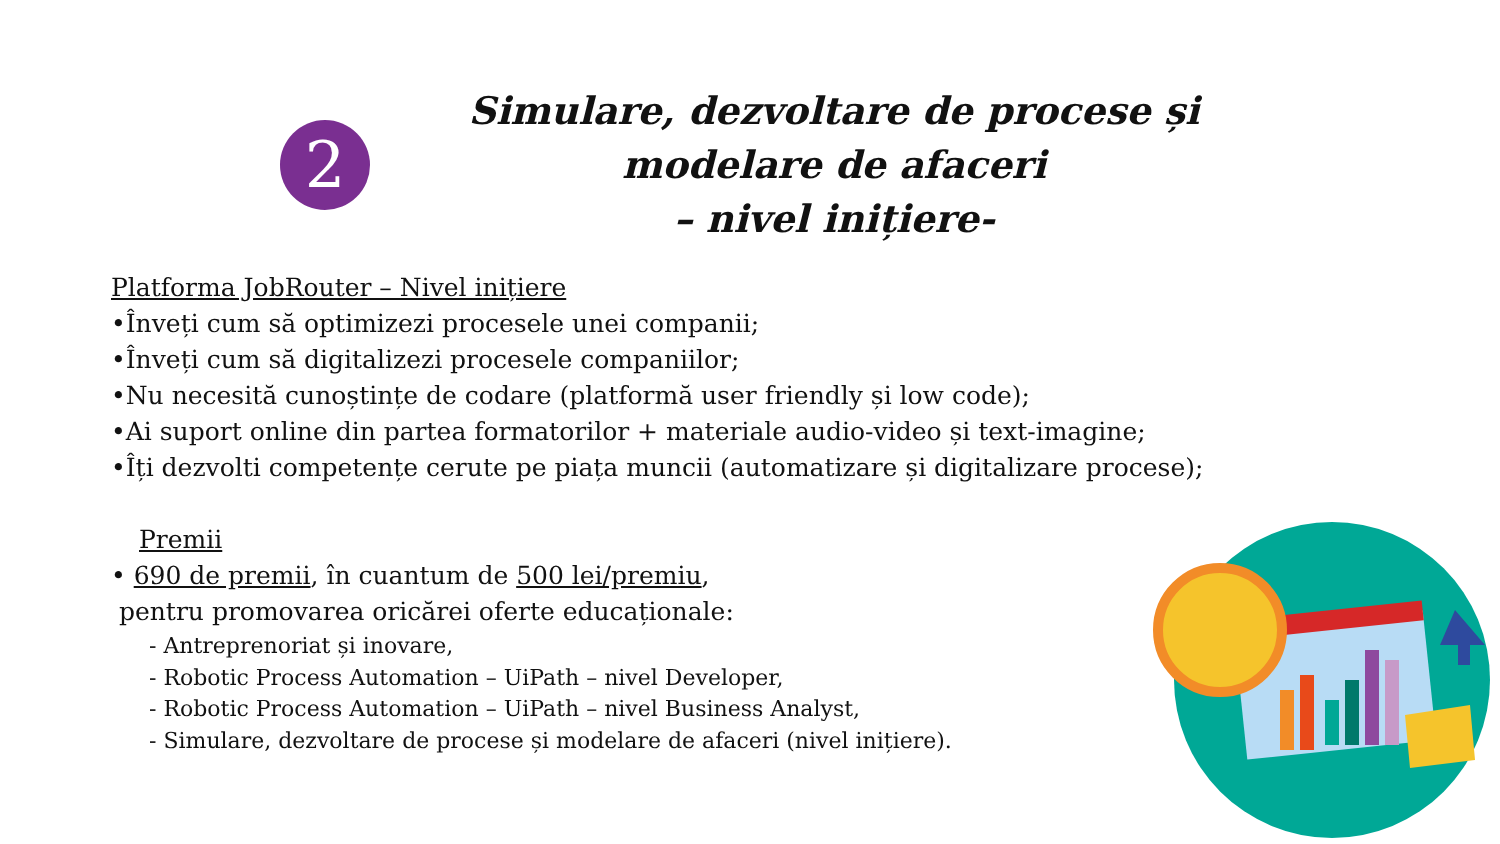2
Simulare, dezvoltare de procese și modelare de afaceri
– nivel inițiere-
Platforma JobRouter – Nivel inițiere
•Înveți cum să optimizezi procesele unei companii;
•Înveți cum să digitalizezi procesele companiilor;
•Nu necesită cunoștințe de codare (platformă user friendly și low code);
•Ai suport online din partea formatorilor + materiale audio-video și text-imagine;
•Îți dezvolti competențe cerute pe piața muncii (automatizare și digitalizare procese);
Premii
• 690 de premii, în cuantum de 500 lei/premiu,
pentru promovarea oricărei oferte educaționale:
- Antreprenoriat și inovare,
- Robotic Process Automation – UiPath – nivel Developer,
- Robotic Process Automation – UiPath – nivel Business Analyst,
- Simulare, dezvoltare de procese și modelare de afaceri (nivel inițiere).